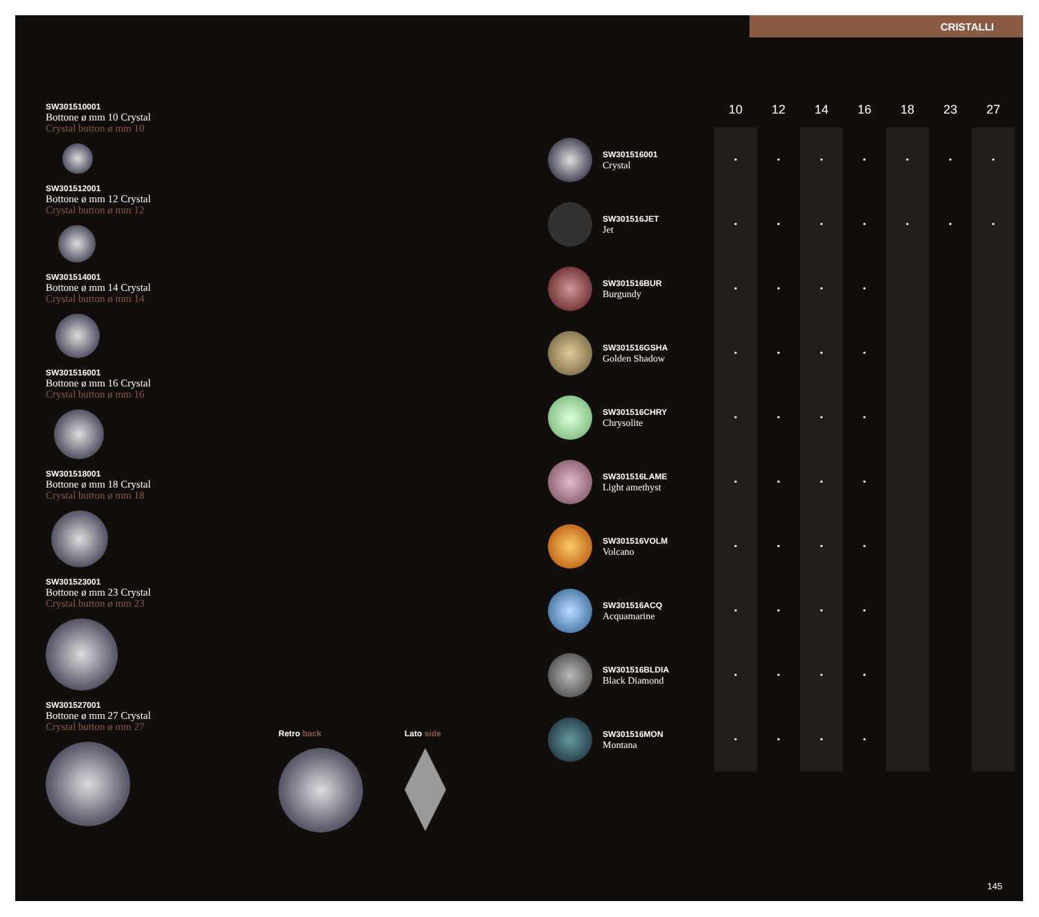CRISTALLI
SW301510001
Bottone ø mm 10 Crystal
Crystal button ø mm 10
SW301512001
Bottone ø mm 12 Crystal
Crystal button ø mm 12
SW301514001
Bottone ø mm 14 Crystal
Crystal button ø mm 14
SW301516001
Bottone ø mm 16 Crystal
Crystal button ø mm 16
SW301518001
Bottone ø mm 18 Crystal
Crystal button ø mm 18
SW301523001
Bottone ø mm 23 Crystal
Crystal button ø mm 23
SW301527001
Bottone ø mm 27 Crystal
Crystal button ø mm 27
Retro back Lato side
| | | 10 | 12 | 14 | 16 | 18 | 23 | 27 |
| --- | --- | --- | --- | --- | --- | --- | --- | --- |
| | SW301516001 Crystal | • | • | • | • | • | • | • |
| | SW301516JET Jet | • | • | • | • | • | • | • |
| | SW301516BUR Burgundy | • | • | • | • | | | |
| | SW301516GSHA Golden Shadow | • | • | • | • | | | |
| | SW301516CHRY Chrysolite | • | • | • | • | | | |
| | SW301516LAME Light amethyst | • | • | • | • | | | |
| | SW301516VOLM Volcano | • | • | • | • | | | |
| | SW301516ACQ Acquamarine | • | • | • | • | | | |
| | SW301516BLDIA Black Diamond | • | • | • | • | | | |
| | SW301516MON Montana | • | • | • | • | | | |
145